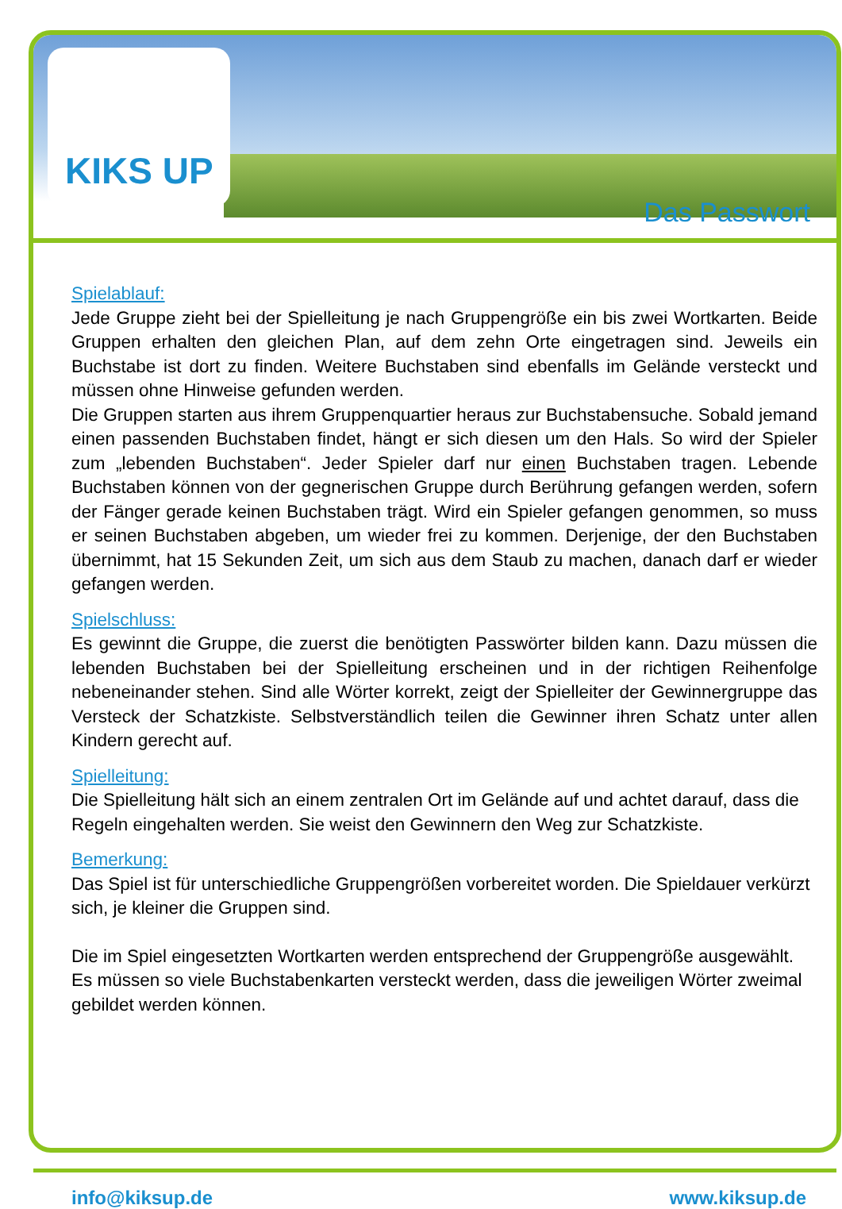KIKS UP
Das Passwort
Spielablauf:
Jede Gruppe zieht bei der Spielleitung je nach Gruppengröße ein bis zwei Wortkarten. Beide Gruppen erhalten den gleichen Plan, auf dem zehn Orte eingetragen sind. Jeweils ein Buchstabe ist dort zu finden. Weitere Buchstaben sind ebenfalls im Gelände versteckt und müssen ohne Hinweise gefunden werden.
Die Gruppen starten aus ihrem Gruppenquartier heraus zur Buchstabensuche. Sobald jemand einen passenden Buchstaben findet, hängt er sich diesen um den Hals. So wird der Spieler zum „lebenden Buchstaben“. Jeder Spieler darf nur einen Buchstaben tragen. Lebende Buchstaben können von der gegnerischen Gruppe durch Berührung gefangen werden, sofern der Fänger gerade keinen Buchstaben trägt. Wird ein Spieler gefangen genommen, so muss er seinen Buchstaben abgeben, um wieder frei zu kommen. Derjenige, der den Buchstaben übernimmt, hat 15 Sekunden Zeit, um sich aus dem Staub zu machen, danach darf er wieder gefangen werden.
Spielschluss:
Es gewinnt die Gruppe, die zuerst die benötigten Passwörter bilden kann. Dazu müssen die lebenden Buchstaben bei der Spielleitung erscheinen und in der richtigen Reihenfolge nebeneinander stehen. Sind alle Wörter korrekt, zeigt der Spielleiter der Gewinnergruppe das Versteck der Schatzkiste. Selbstverständlich teilen die Gewinner ihren Schatz unter allen Kindern gerecht auf.
Spielleitung:
Die Spielleitung hält sich an einem zentralen Ort im Gelände auf und achtet darauf, dass die Regeln eingehalten werden. Sie weist den Gewinnern den Weg zur Schatzkiste.
Bemerkung:
Das Spiel ist für unterschiedliche Gruppengrößen vorbereitet worden. Die Spieldauer verkürzt sich, je kleiner die Gruppen sind.
Die im Spiel eingesetzten Wortkarten werden entsprechend der Gruppengröße ausgewählt. Es müssen so viele Buchstabenkarten versteckt werden, dass die jeweiligen Wörter zweimal gebildet werden können.
info@kiksup.de www.kiksup.de